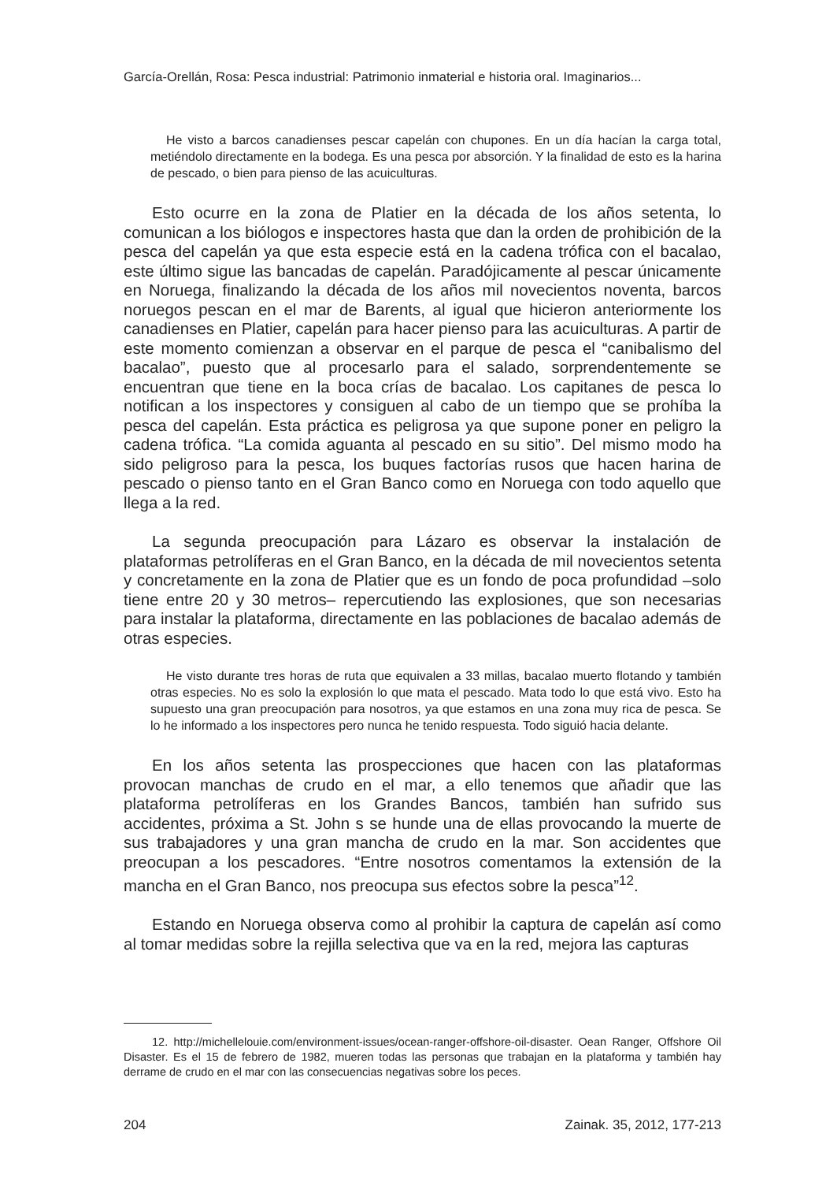García-Orellán, Rosa: Pesca industrial: Patrimonio inmaterial e historia oral. Imaginarios...
He visto a barcos canadienses pescar capelán con chupones. En un día hacían la carga total, metiéndolo directamente en la bodega. Es una pesca por absorción. Y la finalidad de esto es la harina de pescado, o bien para pienso de las acuiculturas.
Esto ocurre en la zona de Platier en la década de los años setenta, lo comunican a los biólogos e inspectores hasta que dan la orden de prohibición de la pesca del capelán ya que esta especie está en la cadena trófica con el bacalao, este último sigue las bancadas de capelán. Paradójicamente al pescar únicamente en Noruega, finalizando la década de los años mil novecientos noventa, barcos noruegos pescan en el mar de Barents, al igual que hicieron anteriormente los canadienses en Platier, capelán para hacer pienso para las acuiculturas. A partir de este momento comienzan a observar en el parque de pesca el “canibalismo del bacalao”, puesto que al procesarlo para el salado, sorprendentemente se encuentran que tiene en la boca crías de bacalao. Los capitanes de pesca lo notifican a los inspectores y consiguen al cabo de un tiempo que se prohíba la pesca del capelán. Esta práctica es peligrosa ya que supone poner en peligro la cadena trófica. “La comida aguanta al pescado en su sitio”. Del mismo modo ha sido peligroso para la pesca, los buques factorías rusos que hacen harina de pescado o pienso tanto en el Gran Banco como en Noruega con todo aquello que llega a la red.
La segunda preocupación para Lázaro es observar la instalación de plataformas petrolíferas en el Gran Banco, en la década de mil novecientos setenta y concretamente en la zona de Platier que es un fondo de poca profundidad –solo tiene entre 20 y 30 metros– repercutiendo las explosiones, que son necesarias para instalar la plataforma, directamente en las poblaciones de bacalao además de otras especies.
He visto durante tres horas de ruta que equivalen a 33 millas, bacalao muerto flotando y también otras especies. No es solo la explosión lo que mata el pescado. Mata todo lo que está vivo. Esto ha supuesto una gran preocupación para nosotros, ya que estamos en una zona muy rica de pesca. Se lo he informado a los inspectores pero nunca he tenido respuesta. Todo siguió hacia delante.
En los años setenta las prospecciones que hacen con las plataformas provocan manchas de crudo en el mar, a ello tenemos que añadir que las plataforma petrolíferas en los Grandes Bancos, también han sufrido sus accidentes, próxima a St. John s se hunde una de ellas provocando la muerte de sus trabajadores y una gran mancha de crudo en la mar. Son accidentes que preocupan a los pescadores. “Entre nosotros comentamos la extensión de la mancha en el Gran Banco, nos preocupa sus efectos sobre la pesca”<sup>12</sup>.
Estando en Noruega observa como al prohibir la captura de capelán así como al tomar medidas sobre la rejilla selectiva que va en la red, mejora las capturas
12. http://michellelouie.com/environment-issues/ocean-ranger-offshore-oil-disaster. Oean Ranger, Offshore Oil Disaster. Es el 15 de febrero de 1982, mueren todas las personas que trabajan en la plataforma y también hay derrame de crudo en el mar con las consecuencias negativas sobre los peces.
204 Zainak. 35, 2012, 177-213